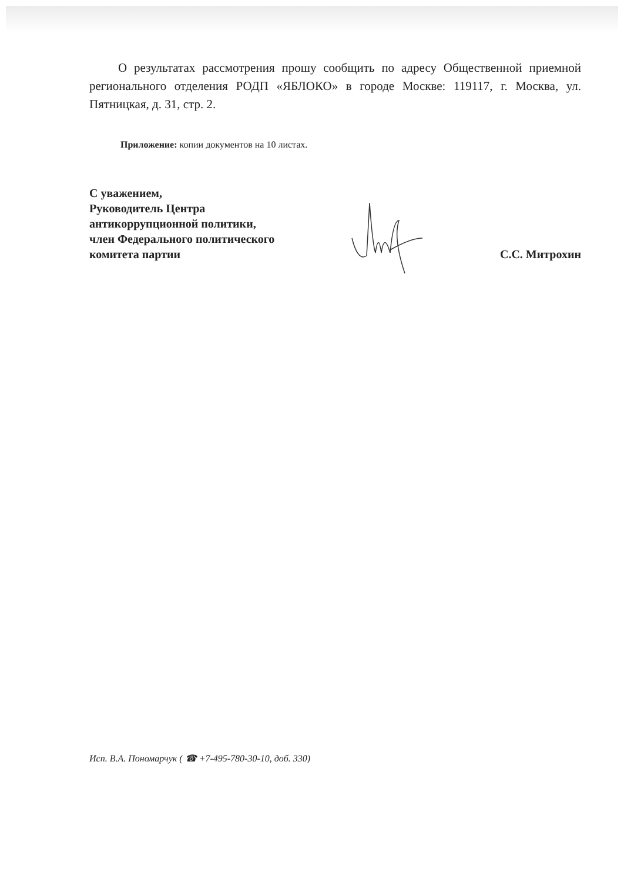О результатах рассмотрения прошу сообщить по адресу Общественной приемной регионального отделения РОДП «ЯБЛОКО» в городе Москве: 119117, г. Москва, ул. Пятницкая, д. 31, стр. 2.
Приложение: копии документов на 10 листах.
С уважением,
Руководитель Центра
антикоррупционной политики,
член Федерального политического
комитета партии
С.С. Митрохин
Исп. В.А. Пономарчук ( ☎ +7-495-780-30-10, доб. 330)